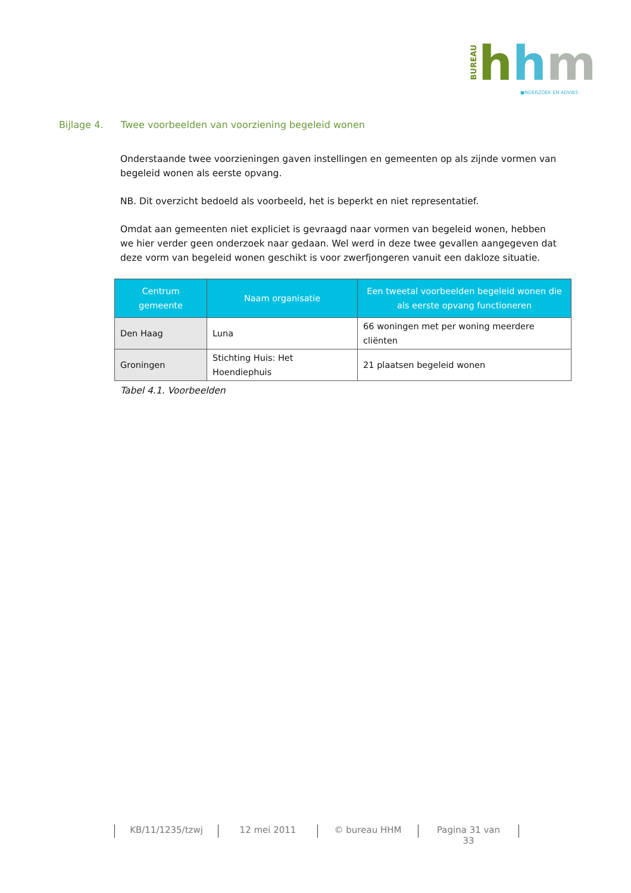BUREAU
hhm ●NDERZOEK EN ADVIES
Bijlage 4. Twee voorbeelden van voorziening begeleid wonen
Onderstaande twee voorzieningen gaven instellingen en gemeenten op als zijnde vormen van begeleid wonen als eerste opvang.
NB. Dit overzicht bedoeld als voorbeeld, het is beperkt en niet representatief.
Omdat aan gemeenten niet expliciet is gevraagd naar vormen van begeleid wonen, hebben we hier verder geen onderzoek naar gedaan. Wel werd in deze twee gevallen aangegeven dat deze vorm van begeleid wonen geschikt is voor zwerfjongeren vanuit een dakloze situatie.
| Centrum gemeente | Naam organisatie | Een tweetal voorbeelden begeleid wonen die als eerste opvang functioneren |
| --- | --- | --- |
| Den Haag | Luna | 66 woningen met per woning meerdere cliënten |
| Groningen | Stichting Huis: Het Hoendiephuis | 21 plaatsen begeleid wonen |
Tabel 4.1. Voorbeelden
KB/11/1235/tzwj
12 mei 2011 © bureau HHM Pagina 31 van 33